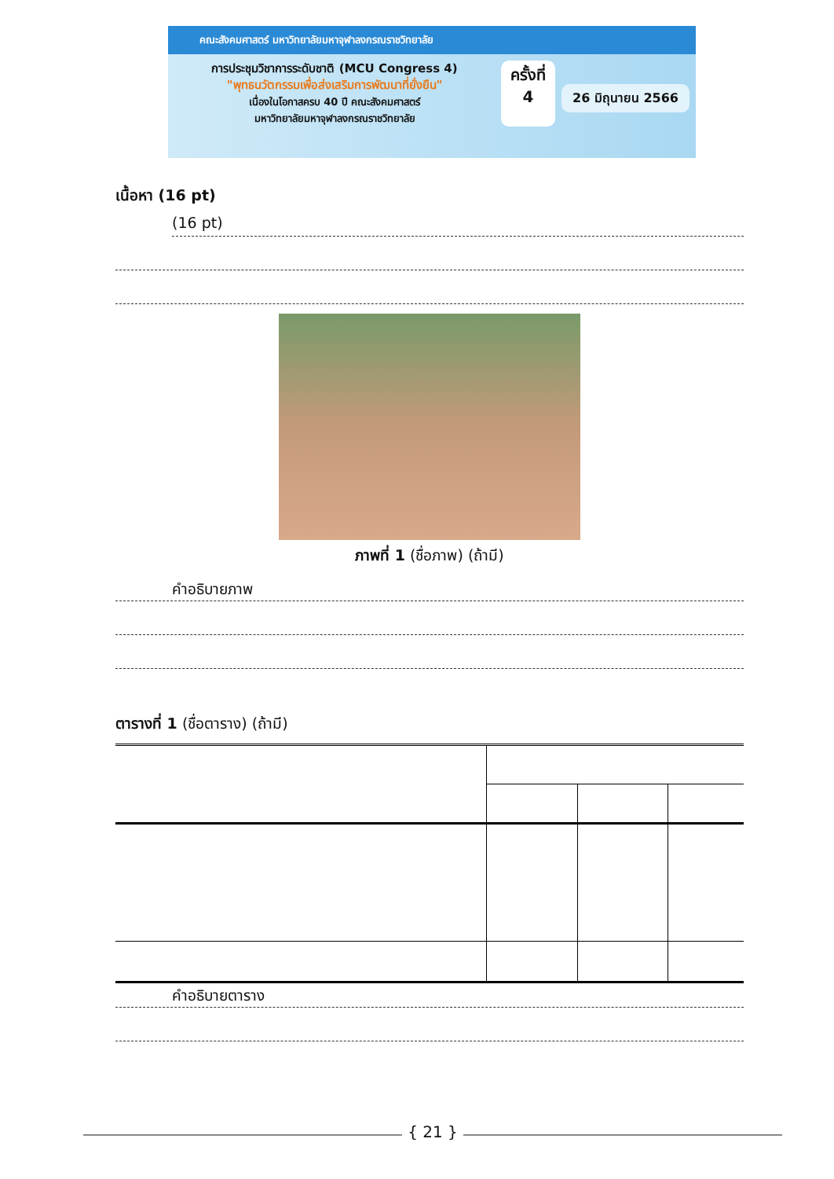คณะสังคมศาสตร์ มหาวิทยาลัยมหาจุฬาลงกรณราชวิทยาลัย
การประชุมวิชาการระดับชาติ (MCU Congress 4)
"พุทธนวัตกรรมเพื่อส่งเสริมการพัฒนาที่ยั่งยืน"
เนื่องในโอกาสครบ 40 ปี คณะสังคมศาสตร์
มหาวิทยาลัยมหาจุฬาลงกรณราชวิทยาลัย
ครั้งที่
4
26 มิถุนายน 2566
เนื้อหา (16 pt)
(16 pt)
ภาพที่ 1 (ชื่อภาพ) (ถ้ามี)
คำอธิบายภาพ
ตารางที่ 1 (ชื่อตาราง) (ถ้ามี)
คำอธิบายตาราง
{ 21 }